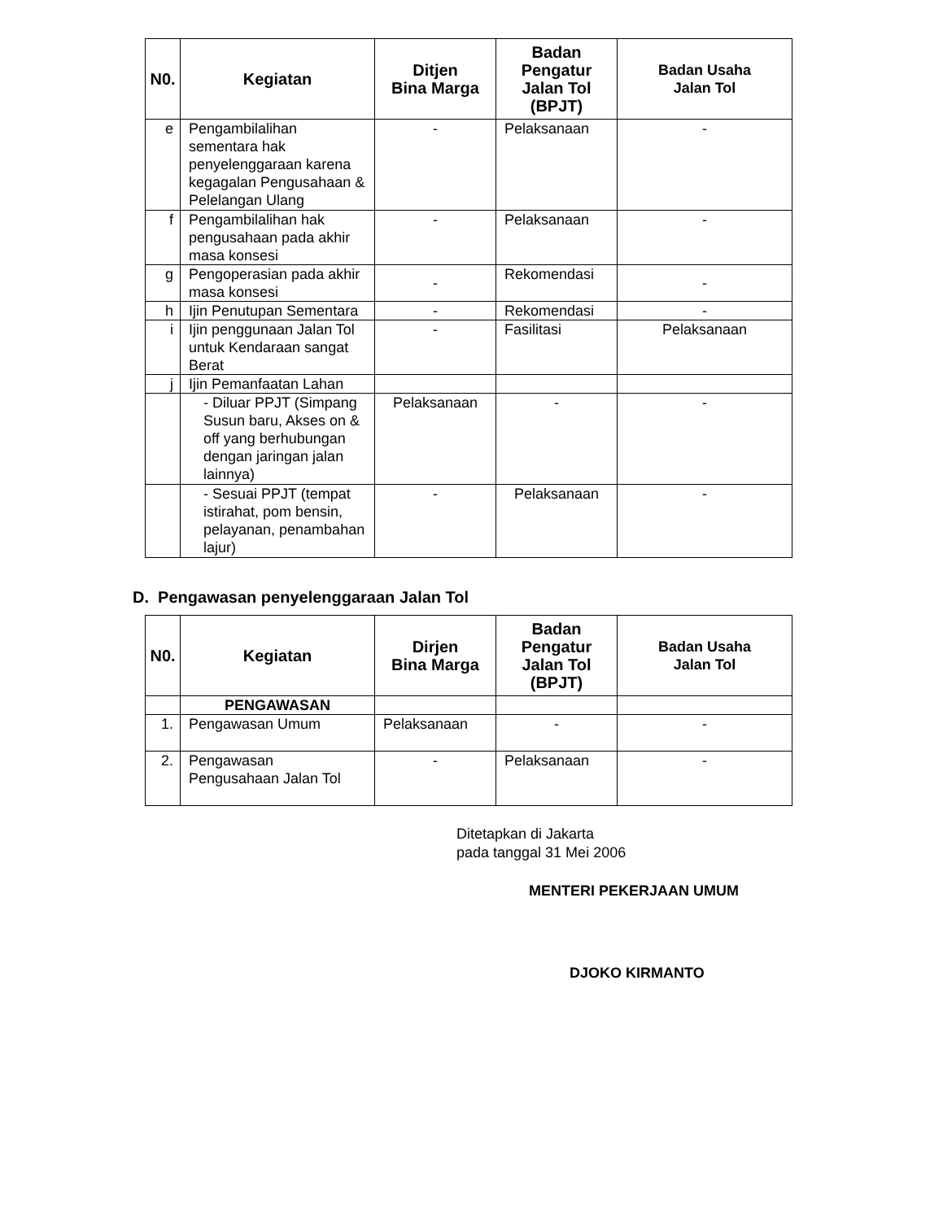| N0. | Kegiatan | Ditjen Bina Marga | Badan Pengatur Jalan Tol (BPJT) | Badan Usaha Jalan Tol |
| --- | --- | --- | --- | --- |
| e | Pengambilalihan sementara hak penyelenggaraan karena kegagalan Pengusahaan & Pelelangan Ulang | - | Pelaksanaan | - |
| f | Pengambilalihan hak pengusahaan pada akhir masa konsesi | - | Pelaksanaan | - |
| g | Pengoperasian pada akhir masa konsesi | - | Rekomendasi | - |
| h | Ijin Penutupan Sementara | - | Rekomendasi | - |
| i | Ijin penggunaan Jalan Tol untuk Kendaraan sangat Berat | - | Fasilitasi | Pelaksanaan |
| j | Ijin Pemanfaatan Lahan | | | |
| | - Diluar PPJT (Simpang Susun baru, Akses on & off yang berhubungan dengan jaringan jalan lainnya) | Pelaksanaan | - | - |
| | - Sesuai PPJT (tempat istirahat, pom bensin, pelayanan, penambahan lajur) | - | Pelaksanaan | - |
D. Pengawasan penyelenggaraan Jalan Tol
| N0. | Kegiatan | Dirjen Bina Marga | Badan Pengatur Jalan Tol (BPJT) | Badan Usaha Jalan Tol |
| --- | --- | --- | --- | --- |
| | PENGAWASAN | | | |
| 1. | Pengawasan Umum | Pelaksanaan | - | - |
| 2. | Pengawasan Pengusahaan Jalan Tol | - | Pelaksanaan | - |
Ditetapkan di Jakarta
pada tanggal 31 Mei 2006
MENTERI PEKERJAAN UMUM
DJOKO KIRMANTO